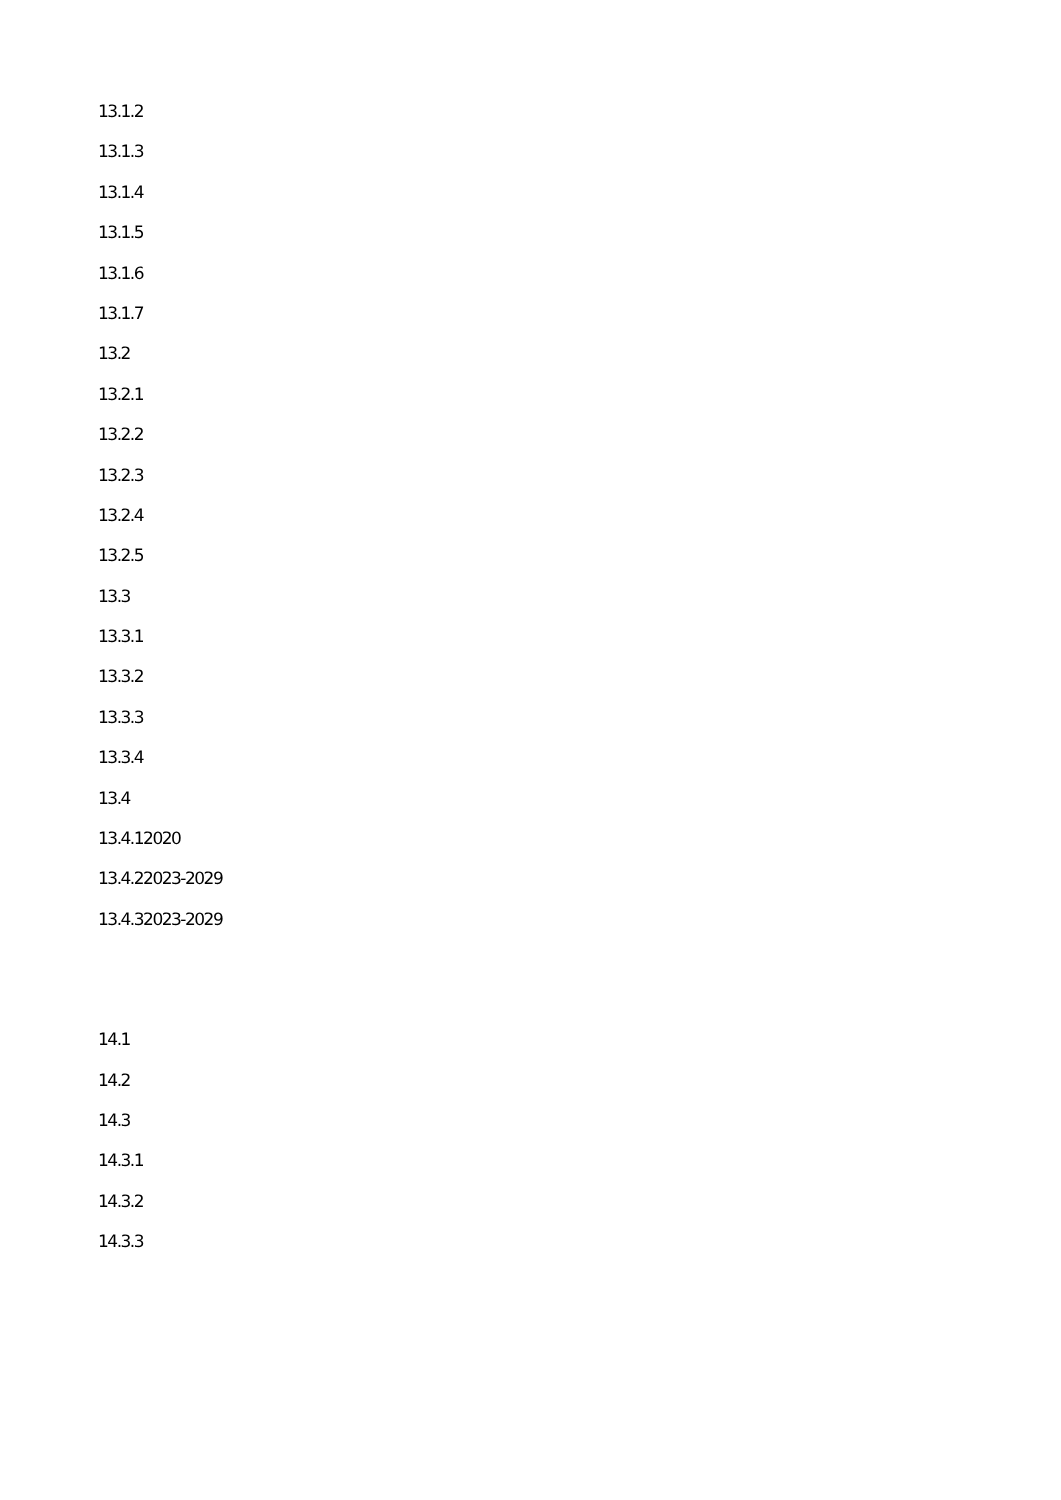13.1.2
13.1.3
13.1.4
13.1.5
13.1.6
13.1.7
13.2
13.2.1
13.2.2
13.2.3
13.2.4
13.2.5
13.3
13.3.1
13.3.2
13.3.3
13.3.4
13.4
13.4.12020
13.4.22023-2029
13.4.32023-2029
14.1
14.2
14.3
14.3.1
14.3.2
14.3.3